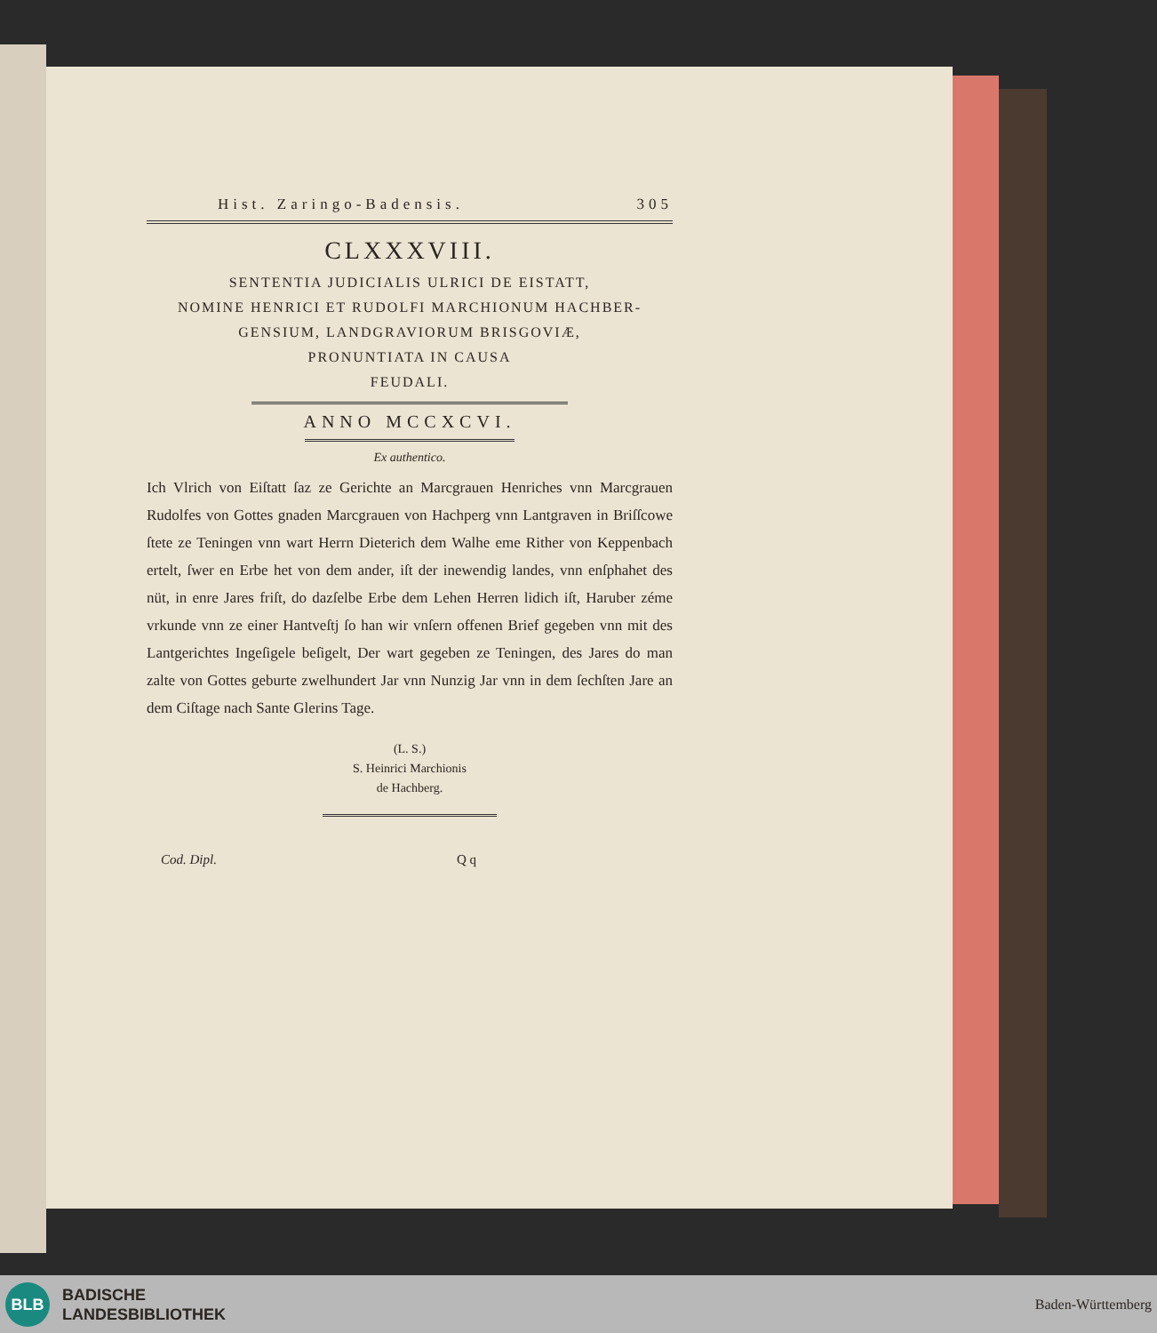Hist. Zaringo-Badensis. 305
CLXXXVIII.
SENTENTIA JUDICIALIS ULRICI DE EISTATT,
NOMINE HENRICI ET RUDOLFI MARCHIONUM HACHBER-
GENSIUM, LANDGRAVIORUM BRISGOVIÆ,
PRONUNTIATA IN CAUSA
FEUDALI.
ANNO MCCXCVI.
Ex authentico.
Ich Vlrich von Eiſtatt ſaz ze Gerichte an Marcgrauen Henriches vnn Marcgrauen Rudolfes von Gottes gnaden Marcgrauen von Hachperg vnn Lantgraven in Briſſcowe ſtete ze Teningen vnn wart Herrn Dieterich dem Walhe eme Rither von Keppenbach ertelt, ſwer en Erbe het von dem ander, iſt der inewendig landes, vnn enſphahet des nüt, in enre Jares friſt, do dazſelbe Erbe dem Lehen Herren lidich iſt, Haruber zéme vrkunde vnn ze einer Hantveſtj ſo han wir vnſern offenen Brief gegeben vnn mit des Lantgerichtes Ingeſigele beſigelt, Der wart gegeben ze Teningen, des Jares do man zalte von Gottes geburte zwelhundert Jar vnn Nunzig Jar vnn in dem ſechſten Jare an dem Ciſtage nach Sante Glerins Tage.
(L. S.)
S. Heinrici Marchionis
de Hachberg.
Cod. Dipl. Q q
BLB
BADISCHE
LANDESBIBLIOTHEK
Baden-Württemberg